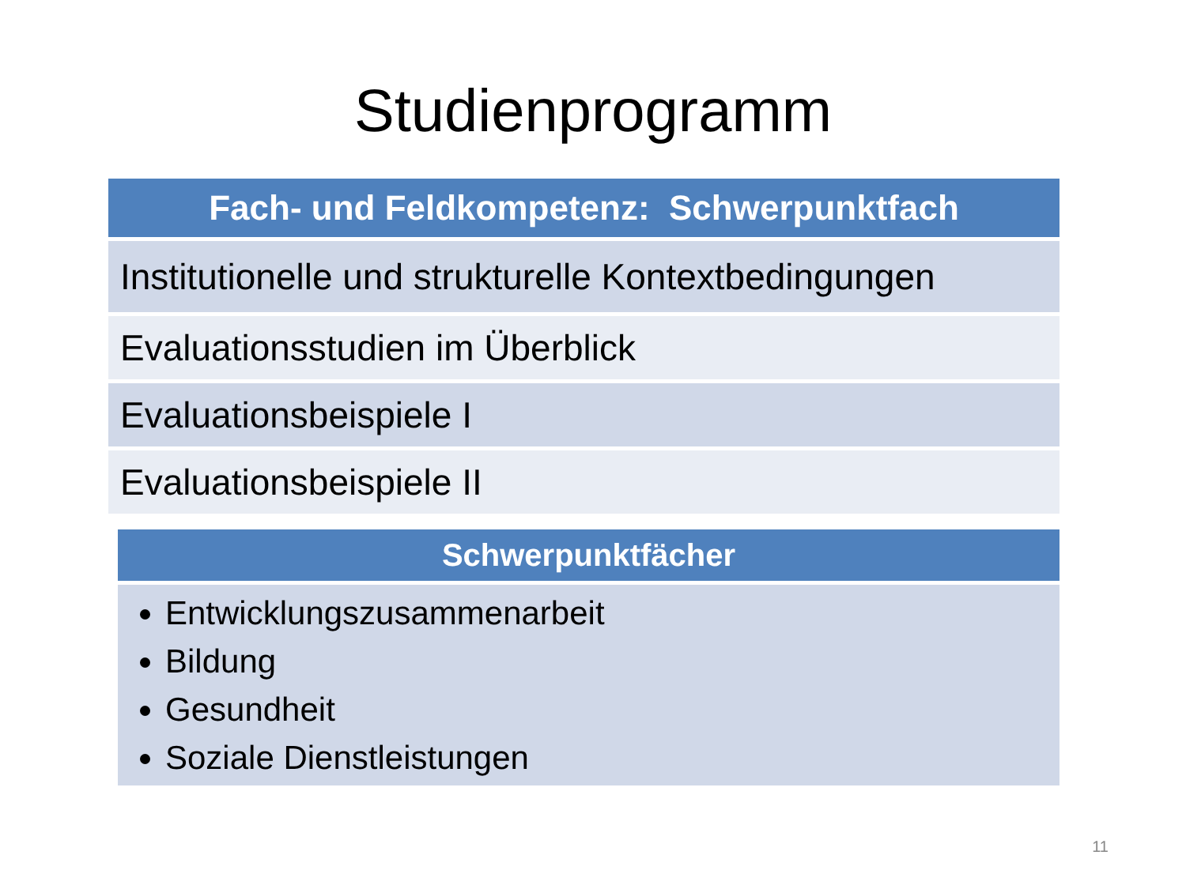Studienprogramm
| Fach- und Feldkompetenz: Schwerpunktfach |
| --- |
| Institutionelle und strukturelle Kontextbedingungen |
| Evaluationsstudien im Überblick |
| Evaluationsbeispiele I |
| Evaluationsbeispiele II |
| Schwerpunktfächer |
| --- |
| Entwicklungszusammenarbeit Bildung Gesundheit Soziale Dienstleistungen |
11